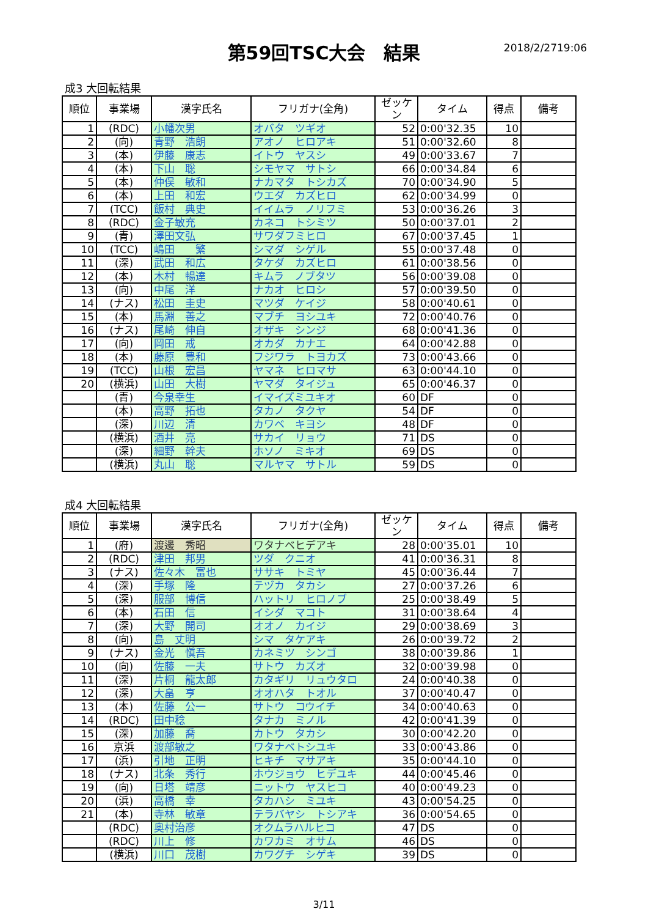第59回TSC大会　結果
2018/2/2719:06
成3 大回転結果
| 順位 | 事業場 | 漢字氏名 | フリガナ(全角) | ゼッケン | タイム | 得点 | 備考 |
| --- | --- | --- | --- | --- | --- | --- | --- |
| 1 | (RDC) | 小幡次男 | オバタ ツギオ | 52 | 0:00'32.35 | 10 | |
| 2 | (向) | 青野 浩朗 | アオノ ヒロアキ | 51 | 0:00'32.60 | 8 | |
| 3 | (本) | 伊藤 康志 | イトウ ヤスシ | 49 | 0:00'33.67 | 7 | |
| 4 | (本) | 下山 聡 | シモヤマ サトシ | 66 | 0:00'34.84 | 6 | |
| 5 | (本) | 仲俣 敏和 | ナカマタ トシカズ | 70 | 0:00'34.90 | 5 | |
| 6 | (本) | 上田 和宏 | ウエダ カズヒロ | 62 | 0:00'34.99 | 0 | |
| 7 | (TCC) | 飯村 典史 | イイムラ ノリフミ | 53 | 0:00'36.26 | 3 | |
| 8 | (RDC) | 金子敏充 | カネコ トシミツ | 50 | 0:00'37.01 | 2 | |
| 9 | (青) | 澤田文弘 | サワダフミヒロ | 67 | 0:00'37.45 | 1 | |
| 10 | (TCC) | 嶋田 繁 | シマダ シゲル | 55 | 0:00'37.48 | 0 | |
| 11 | (深) | 武田 和広 | タケダ カズヒロ | 61 | 0:00'38.56 | 0 | |
| 12 | (本) | 木村 暢達 | キムラ ノブタツ | 56 | 0:00'39.08 | 0 | |
| 13 | (向) | 中尾 洋 | ナカオ ヒロシ | 57 | 0:00'39.50 | 0 | |
| 14 | (ナス) | 松田 圭史 | マツダ ケイジ | 58 | 0:00'40.61 | 0 | |
| 15 | (本) | 馬淵 善之 | マブチ ヨシユキ | 72 | 0:00'40.76 | 0 | |
| 16 | (ナス) | 尾崎 伸自 | オザキ シンジ | 68 | 0:00'41.36 | 0 | |
| 17 | (向) | 岡田 戒 | オカダ カナエ | 64 | 0:00'42.88 | 0 | |
| 18 | (本) | 藤原 豊和 | フジワラ トヨカズ | 73 | 0:00'43.66 | 0 | |
| 19 | (TCC) | 山根 宏昌 | ヤマネ ヒロマサ | 63 | 0:00'44.10 | 0 | |
| 20 | (横浜) | 山田 大樹 | ヤマダ タイジュ | 65 | 0:00'46.37 | 0 | |
| | (青) | 今泉幸生 | イマイズミユキオ | 60 | DF | 0 | |
| | (本) | 高野 拓也 | タカノ タクヤ | 54 | DF | 0 | |
| | (深) | 川辺 清 | カワベ キヨシ | 48 | DF | 0 | |
| | (横浜) | 酒井 亮 | サカイ リョウ | 71 | DS | 0 | |
| | (深) | 細野 幹夫 | ホソノ ミキオ | 69 | DS | 0 | |
| | (横浜) | 丸山 聡 | マルヤマ サトル | 59 | DS | 0 | |
成4 大回転結果
| 順位 | 事業場 | 漢字氏名 | フリガナ(全角) | ゼッケン | タイム | 得点 | 備考 |
| --- | --- | --- | --- | --- | --- | --- | --- |
| 1 | (府) | 渡邊 秀昭 | ワタナベヒデアキ | 28 | 0:00'35.01 | 10 | |
| 2 | (RDC) | 津田 邦男 | ツダ クニオ | 41 | 0:00'36.31 | 8 | |
| 3 | (ナス) | 佐々木 富也 | ササキ トミヤ | 45 | 0:00'36.44 | 7 | |
| 4 | (深) | 手塚 隆 | テヅカ タカシ | 27 | 0:00'37.26 | 6 | |
| 5 | (深) | 服部 博信 | ハットリ ヒロノブ | 25 | 0:00'38.49 | 5 | |
| 6 | (本) | 石田 信 | イシダ マコト | 31 | 0:00'38.64 | 4 | |
| 7 | (深) | 大野 開司 | オオノ カイジ | 29 | 0:00'38.69 | 3 | |
| 8 | (向) | 島 丈明 | シマ タケアキ | 26 | 0:00'39.72 | 2 | |
| 9 | (ナス) | 金光 愼吾 | カネミツ シンゴ | 38 | 0:00'39.86 | 1 | |
| 10 | (向) | 佐藤 一夫 | サトウ カズオ | 32 | 0:00'39.98 | 0 | |
| 11 | (深) | 片桐 龍太郎 | カタギリ リュウタロ | 24 | 0:00'40.38 | 0 | |
| 12 | (深) | 大畠 亨 | オオハタ トオル | 37 | 0:00'40.47 | 0 | |
| 13 | (本) | 佐藤 公一 | サトウ コウイチ | 34 | 0:00'40.63 | 0 | |
| 14 | (RDC) | 田中稔 | タナカ ミノル | 42 | 0:00'41.39 | 0 | |
| 15 | (深) | 加藤 喬 | カトウ タカシ | 30 | 0:00'42.20 | 0 | |
| 16 | 京浜 | 渡部敏之 | ワタナベトシユキ | 33 | 0:00'43.86 | 0 | |
| 17 | (浜) | 引地 正明 | ヒキチ マサアキ | 35 | 0:00'44.10 | 0 | |
| 18 | (ナス) | 北条 秀行 | ホウジョウ ヒデユキ | 44 | 0:00'45.46 | 0 | |
| 19 | (向) | 日塔 靖彦 | ニットウ ヤスヒコ | 40 | 0:00'49.23 | 0 | |
| 20 | (浜) | 高橋 幸 | タカハシ ミユキ | 43 | 0:00'54.25 | 0 | |
| 21 | (本) | 寺林 敏章 | テラバヤシ トシアキ | 36 | 0:00'54.65 | 0 | |
| | (RDC) | 奥村治彦 | オクムラハルヒコ | 47 | DS | 0 | |
| | (RDC) | 川上 修 | カワカミ オサム | 46 | DS | 0 | |
| | (横浜) | 川口 茂樹 | カワグチ シゲキ | 39 | DS | 0 | |
3/11